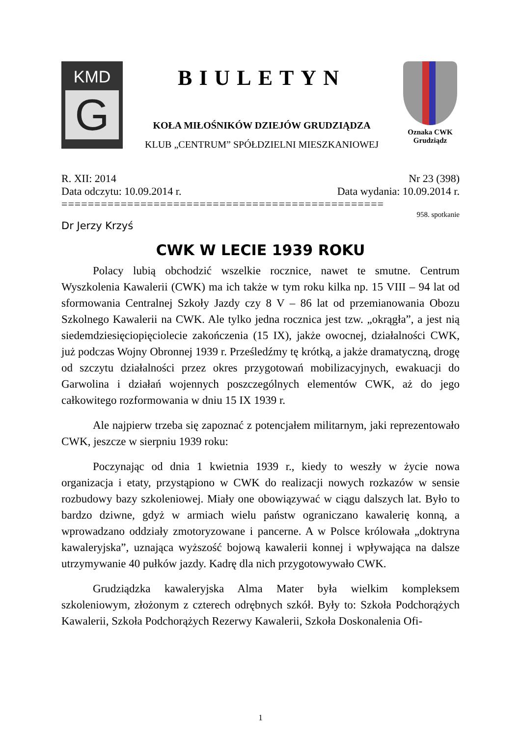KMD
G
BIULETYN
KOŁA MIŁOŚNIKÓW DZIEJÓW GRUDZIĄDZA
KLUB „CENTRUM” SPÓŁDZIELNI MIESZKANIOWEJ
Oznaka CWK
Grudziądz
R. XII: 2014 Nr 23 (398)
Data odczytu: 10.09.2014 r. Data wydania: 10.09.2014 r.
=================================================
958. spotkanie
Dr Jerzy Krzyś
CWK W LECIE 1939 ROKU
Polacy lubią obchodzić wszelkie rocznice, nawet te smutne. Centrum Wyszkolenia Kawalerii (CWK) ma ich także w tym roku kilka np. 15 VIII – 94 lat od sformowania Centralnej Szkoły Jazdy czy 8 V – 86 lat od przemianowania Obozu Szkolnego Kawalerii na CWK. Ale tylko jedna rocznica jest tzw. „okrągła”, a jest nią siedemdziesięciopięciolecie zakończenia (15 IX), jakże owocnej, działalności CWK, już podczas Wojny Obronnej 1939 r. Prześledźmy tę krótką, a jakże dramatyczną, drogę od szczytu działalności przez okres przygotowań mobilizacyjnych, ewakuacji do Garwolina i działań wojennych poszczególnych elementów CWK, aż do jego całkowitego rozformowania w dniu 15 IX 1939 r.
Ale najpierw trzeba się zapoznać z potencjałem militarnym, jaki reprezentowało CWK, jeszcze w sierpniu 1939 roku:
Poczynając od dnia 1 kwietnia 1939 r., kiedy to weszły w życie nowa organizacja i etaty, przystąpiono w CWK do realizacji nowych rozkazów w sensie rozbudowy bazy szkoleniowej. Miały one obowiązywać w ciągu dalszych lat. Było to bardzo dziwne, gdyż w armiach wielu państw ograniczano kawalerię konną, a wprowadzano oddziały zmotoryzowane i pancerne. A w Polsce królowała „doktryna kawaleryjska”, uznająca wyższość bojową kawalerii konnej i wpływająca na dalsze utrzymywanie 40 pułków jazdy. Kadrę dla nich przygotowywało CWK.
Grudziądzka kawaleryjska Alma Mater była wielkim kompleksem szkoleniowym, złożonym z czterech odrębnych szkół. Były to: Szkoła Podchorążych Kawalerii, Szkoła Podchorążych Rezerwy Kawalerii, Szkoła Doskonalenia Ofi-
1